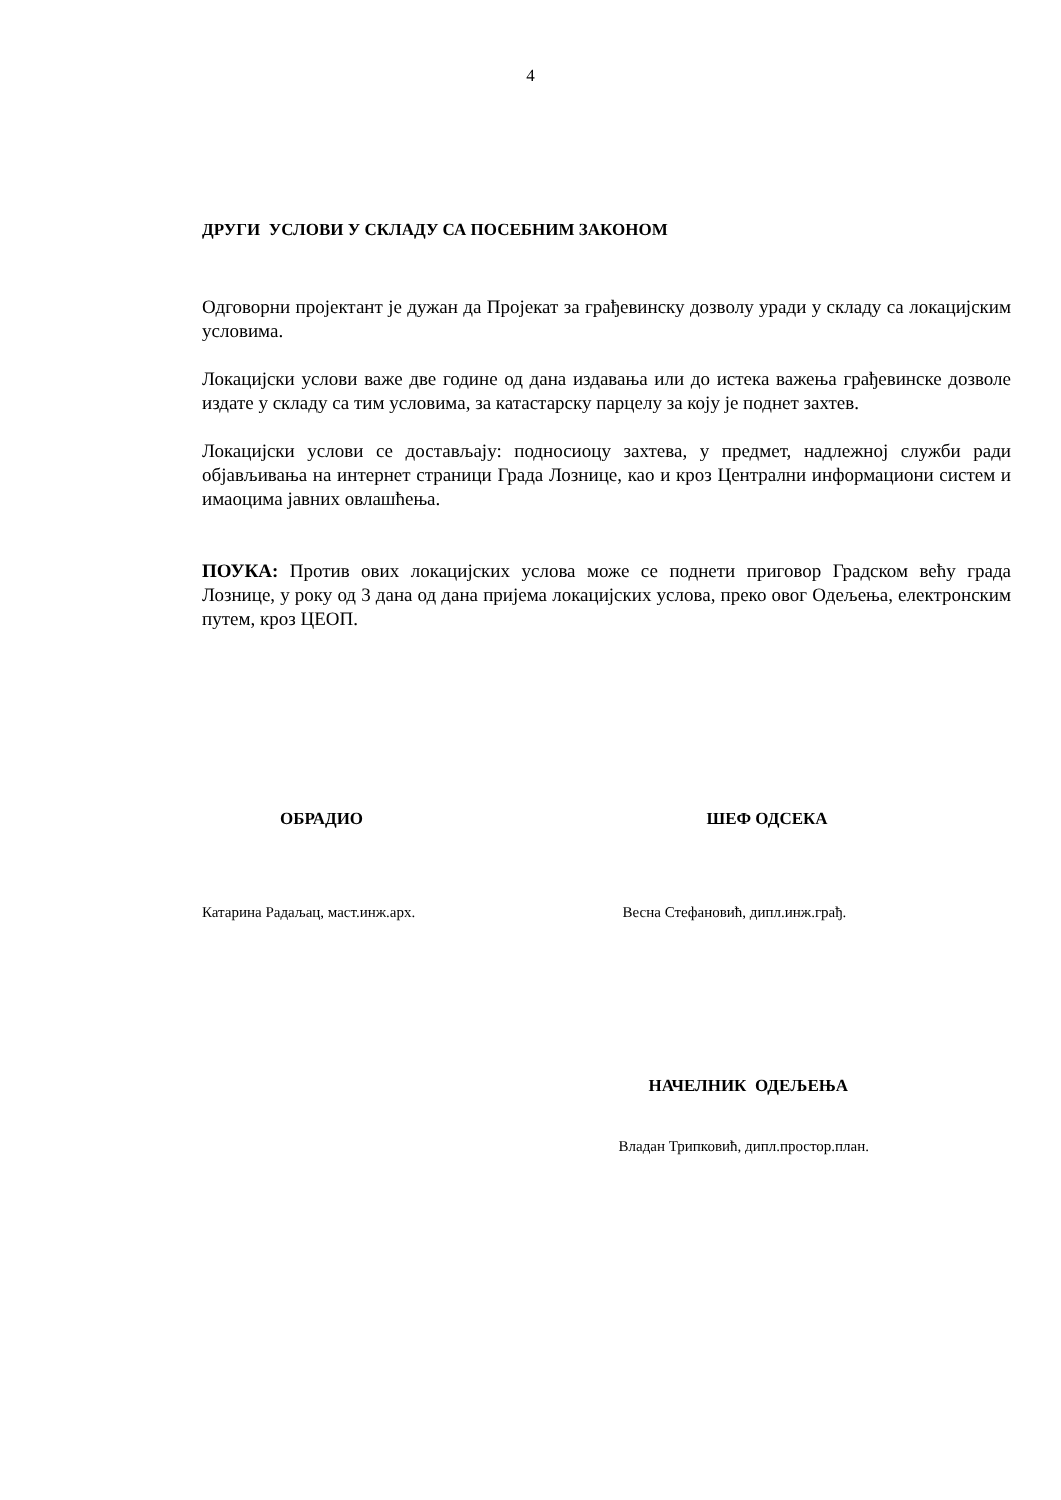4
ДРУГИ УСЛОВИ У СКЛАДУ СА ПОСЕБНИМ ЗАКОНОМ
Одговорни пројектант је дужан да Пројекат за грађевинску дозволу уради у складу са локацијским условима.
Локацијски услови важе две године од дана издавања или до истека важења грађевинске дозволе издате у складу са тим условима, за катастарску парцелу за коју је поднет захтев.
Локацијски услови се достављају: подносиоцу захтева, у предмет, надлежној служби ради објављивања на интернет страници Града Лознице, као и кроз Централни информациони систем и имаоцима јавних овлашћења.
ПОУКА: Против ових локацијских услова може се поднети приговор Градском већу града Лознице, у року од 3 дана од дана пријема локацијских услова, преко овог Одељења, електронским путем, кроз ЦЕОП.
ОБРАДИО ШЕФ ОДСЕКА
Катарина Радаљац, маст.инж.арх.
Весна Стефановић, дипл.инж.грађ.
НАЧЕЛНИК ОДЕЉЕЊА
Владан Трипковић, дипл.простор.план.